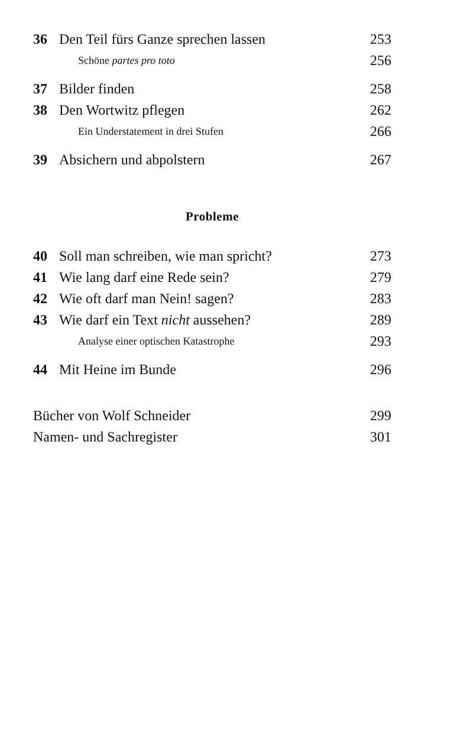36 Den Teil fürs Ganze sprechen lassen 253
Schöne partes pro toto 256
37 Bilder finden 258
38 Den Wortwitz pflegen 262
Ein Understatement in drei Stufen 266
39 Absichern und abpolstern 267
Probleme
40 Soll man schreiben, wie man spricht? 273
41 Wie lang darf eine Rede sein? 279
42 Wie oft darf man Nein! sagen? 283
43 Wie darf ein Text nicht aussehen? 289
Analyse einer optischen Katastrophe 293
44 Mit Heine im Bunde 296
Bücher von Wolf Schneider 299
Namen- und Sachregister 301